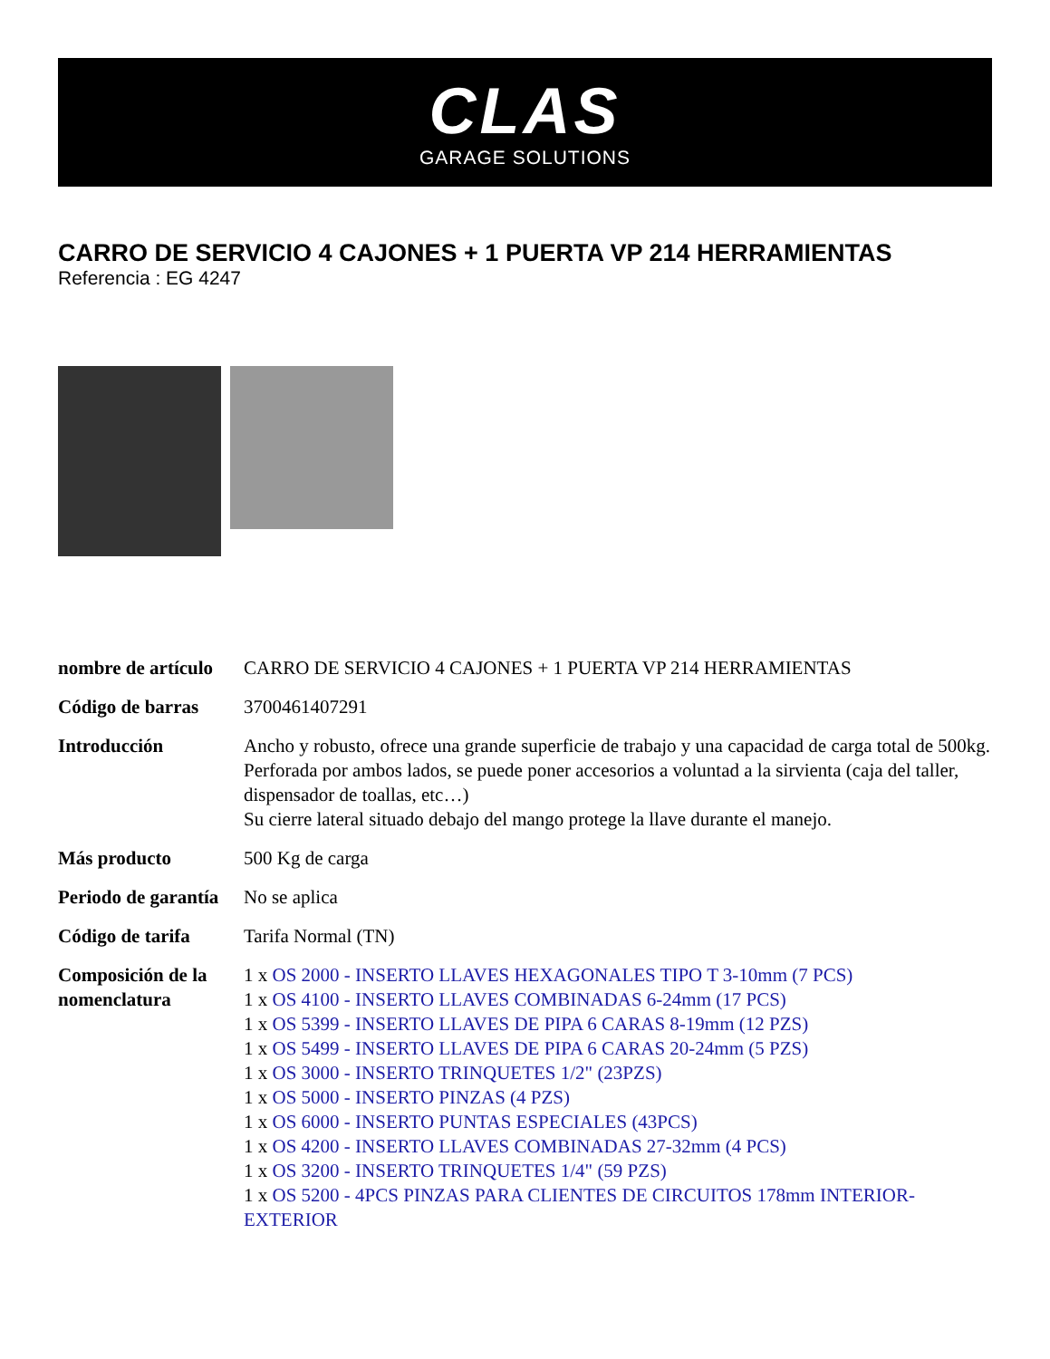CLAS
GARAGE SOLUTIONS
CARRO DE SERVICIO 4 CAJONES + 1 PUERTA VP 214 HERRAMIENTAS
Referencia : EG 4247
| nombre de artículo | CARRO DE SERVICIO 4 CAJONES + 1 PUERTA VP 214 HERRAMIENTAS |
| Código de barras | 3700461407291 |
| Introducción | Ancho y robusto, ofrece una grande superficie de trabajo y una capacidad de carga total de 500kg. Perforada por ambos lados, se puede poner accesorios a voluntad a la sirvienta (caja del taller, dispensador de toallas, etc…) Su cierre lateral situado debajo del mango protege la llave durante el manejo. |
| Más producto | 500 Kg de carga |
| Periodo de garantía | No se aplica |
| Código de tarifa | Tarifa Normal (TN) |
| Composición de la nomenclatura | 1 x OS 2000 - INSERTO LLAVES HEXAGONALES TIPO T 3-10mm (7 PCS) 1 x OS 4100 - INSERTO LLAVES COMBINADAS 6-24mm (17 PCS) 1 x OS 5399 - INSERTO LLAVES DE PIPA 6 CARAS 8-19mm (12 PZS) 1 x OS 5499 - INSERTO LLAVES DE PIPA 6 CARAS 20-24mm (5 PZS) 1 x OS 3000 - INSERTO TRINQUETES 1/2" (23PZS) 1 x OS 5000 - INSERTO PINZAS (4 PZS) 1 x OS 6000 - INSERTO PUNTAS ESPECIALES (43PCS) 1 x OS 4200 - INSERTO LLAVES COMBINADAS 27-32mm (4 PCS) 1 x OS 3200 - INSERTO TRINQUETES 1/4" (59 PZS) 1 x OS 5200 - 4PCS PINZAS PARA CLIENTES DE CIRCUITOS 178mm INTERIOR-EXTERIOR |